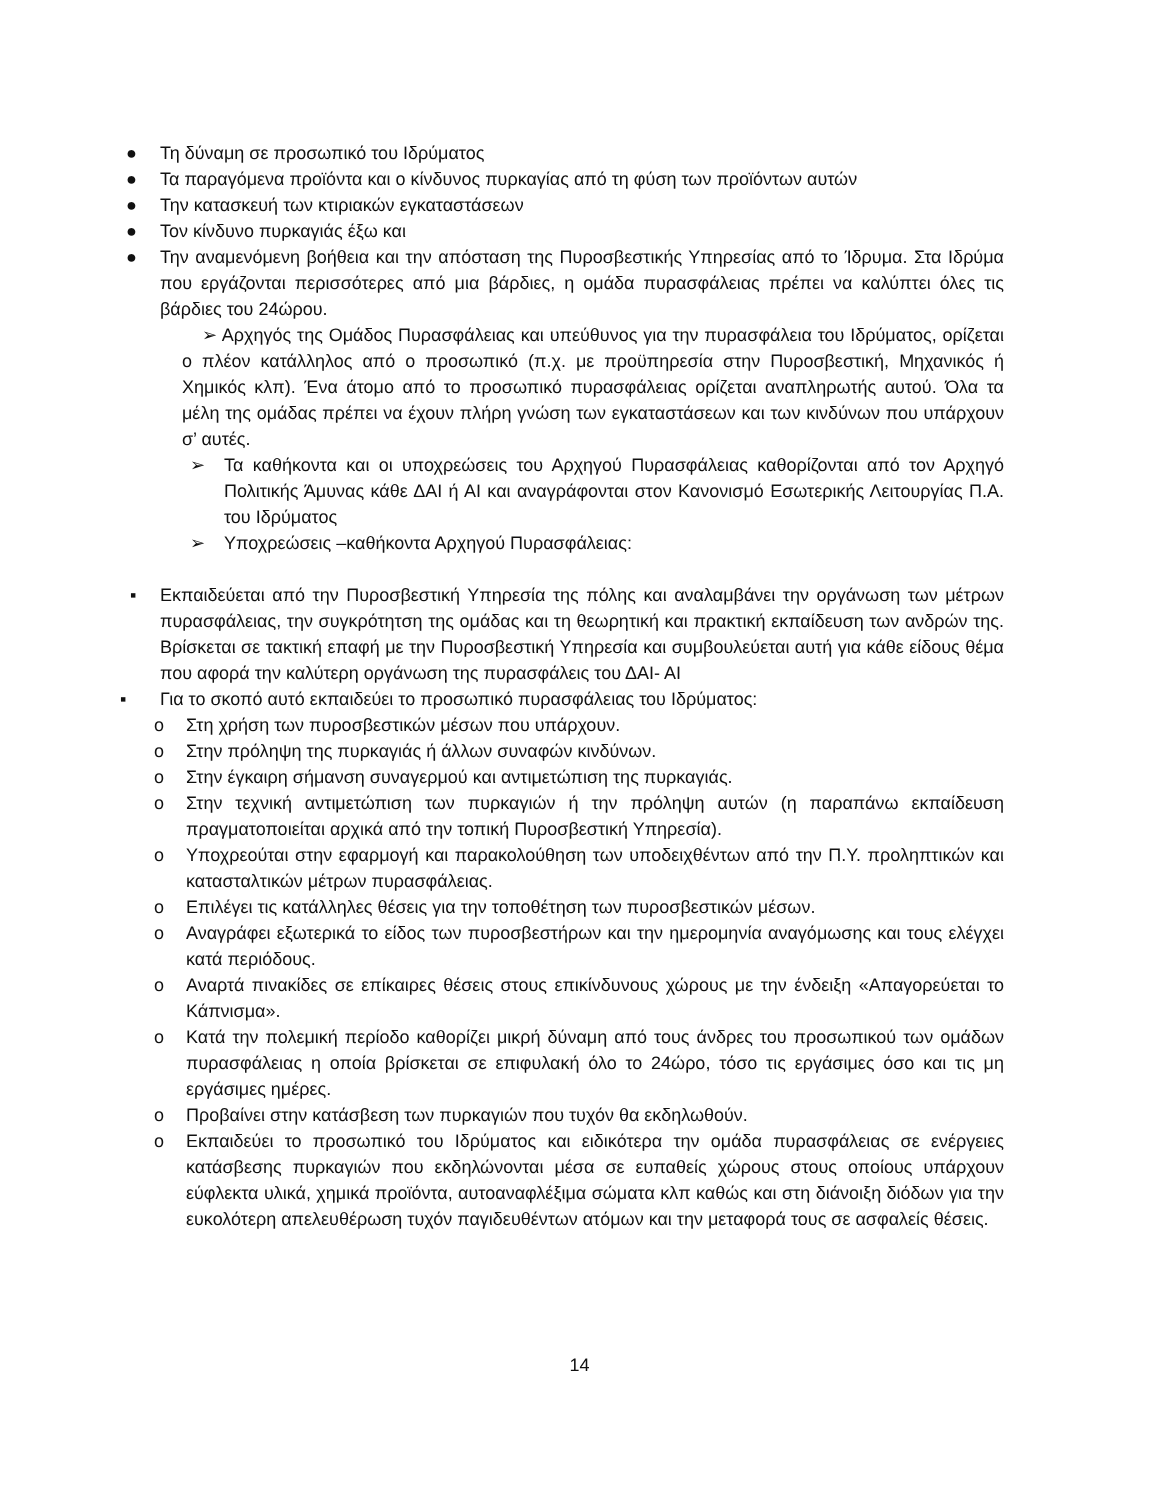● Τη δύναμη σε προσωπικό του Ιδρύματος
● Τα παραγόμενα προϊόντα και ο κίνδυνος πυρκαγίας από τη φύση των προϊόντων αυτών
● Την κατασκευή των κτιριακών εγκαταστάσεων
● Τον κίνδυνο πυρκαγιάς έξω και
● Την αναμενόμενη βοήθεια και την απόσταση της Πυροσβεστικής Υπηρεσίας από το Ίδρυμα. Στα Ιδρύμα που εργάζονται περισσότερες από μια βάρδιες, η ομάδα πυρασφάλειας πρέπει να καλύπτει όλες τις βάρδιες του 24ώρου.
➢ Αρχηγός της Ομάδος Πυρασφάλειας και υπεύθυνος για την πυρασφάλεια του Ιδρύματος, ορίζεται ο πλέον κατάλληλος από ο προσωπικό (π.χ. με προϋπηρεσία στην Πυροσβεστική, Μηχανικός ή Χημικός κλπ). Ένα άτομο από το προσωπικό πυρασφάλειας ορίζεται αναπληρωτής αυτού. Όλα τα μέλη της ομάδας πρέπει να έχουν πλήρη γνώση των εγκαταστάσεων και των κινδύνων που υπάρχουν σ’ αυτές.
➢ Τα καθήκοντα και οι υποχρεώσεις του Αρχηγού Πυρασφάλειας καθορίζονται από τον Αρχηγό Πολιτικής Άμυνας κάθε ΔΑΙ ή ΑΙ και αναγράφονται στον Κανονισμό Εσωτερικής Λειτουργίας Π.Α. του Ιδρύματος
➢ Υποχρεώσεις –καθήκοντα Αρχηγού Πυρασφάλειας:
▪ Εκπαιδεύεται από την Πυροσβεστική Υπηρεσία της πόλης και αναλαμβάνει την οργάνωση των μέτρων πυρασφάλειας, την συγκρότητση της ομάδας και τη θεωρητική και πρακτική εκπαίδευση των ανδρών της. Βρίσκεται σε τακτική επαφή με την Πυροσβεστική Υπηρεσία και συμβουλεύεται αυτή για κάθε είδους θέμα που αφορά την καλύτερη οργάνωση της πυρασφάλεις του ΔΑΙ- ΑΙ
▪ Για το σκοπό αυτό εκπαιδεύει το προσωπικό πυρασφάλειας του Ιδρύματος:
o Στη χρήση των πυροσβεστικών μέσων που υπάρχουν.
o Στην πρόληψη της πυρκαγιάς ή άλλων συναφών κινδύνων.
o Στην έγκαιρη σήμανση συναγερμού και αντιμετώπιση της πυρκαγιάς.
o Στην τεχνική αντιμετώπιση των πυρκαγιών ή την πρόληψη αυτών (η παραπάνω εκπαίδευση πραγματοποιείται αρχικά από την τοπική Πυροσβεστική Υπηρεσία).
o Υποχρεούται στην εφαρμογή και παρακολούθηση των υποδειχθέντων από την Π.Υ. προληπτικών και κατασταλτικών μέτρων πυρασφάλειας.
o Επιλέγει τις κατάλληλες θέσεις για την τοποθέτηση των πυροσβεστικών μέσων.
o Αναγράφει εξωτερικά το είδος των πυροσβεστήρων και την ημερομηνία αναγόμωσης και τους ελέγχει κατά περιόδους.
o Αναρτά πινακίδες σε επίκαιρες θέσεις στους επικίνδυνους χώρους με την ένδειξη «Απαγορεύεται το Κάπνισμα».
o Κατά την πολεμική περίοδο καθορίζει μικρή δύναμη από τους άνδρες του προσωπικού των ομάδων πυρασφάλειας η οποία βρίσκεται σε επιφυλακή όλο το 24ώρο, τόσο τις εργάσιμες όσο και τις μη εργάσιμες ημέρες.
o Προβαίνει στην κατάσβεση των πυρκαγιών που τυχόν θα εκδηλωθούν.
o Εκπαιδεύει το προσωπικό του Ιδρύματος και ειδικότερα την ομάδα πυρασφάλειας σε ενέργειες κατάσβεσης πυρκαγιών που εκδηλώνονται μέσα σε ευπαθείς χώρους στους οποίους υπάρχουν εύφλεκτα υλικά, χημικά προϊόντα, αυτοαναφλέξιμα σώματα κλπ καθώς και στη διάνοιξη διόδων για την ευκολότερη απελευθέρωση τυχόν παγιδευθέντων ατόμων και την μεταφορά τους σε ασφαλείς θέσεις.
14